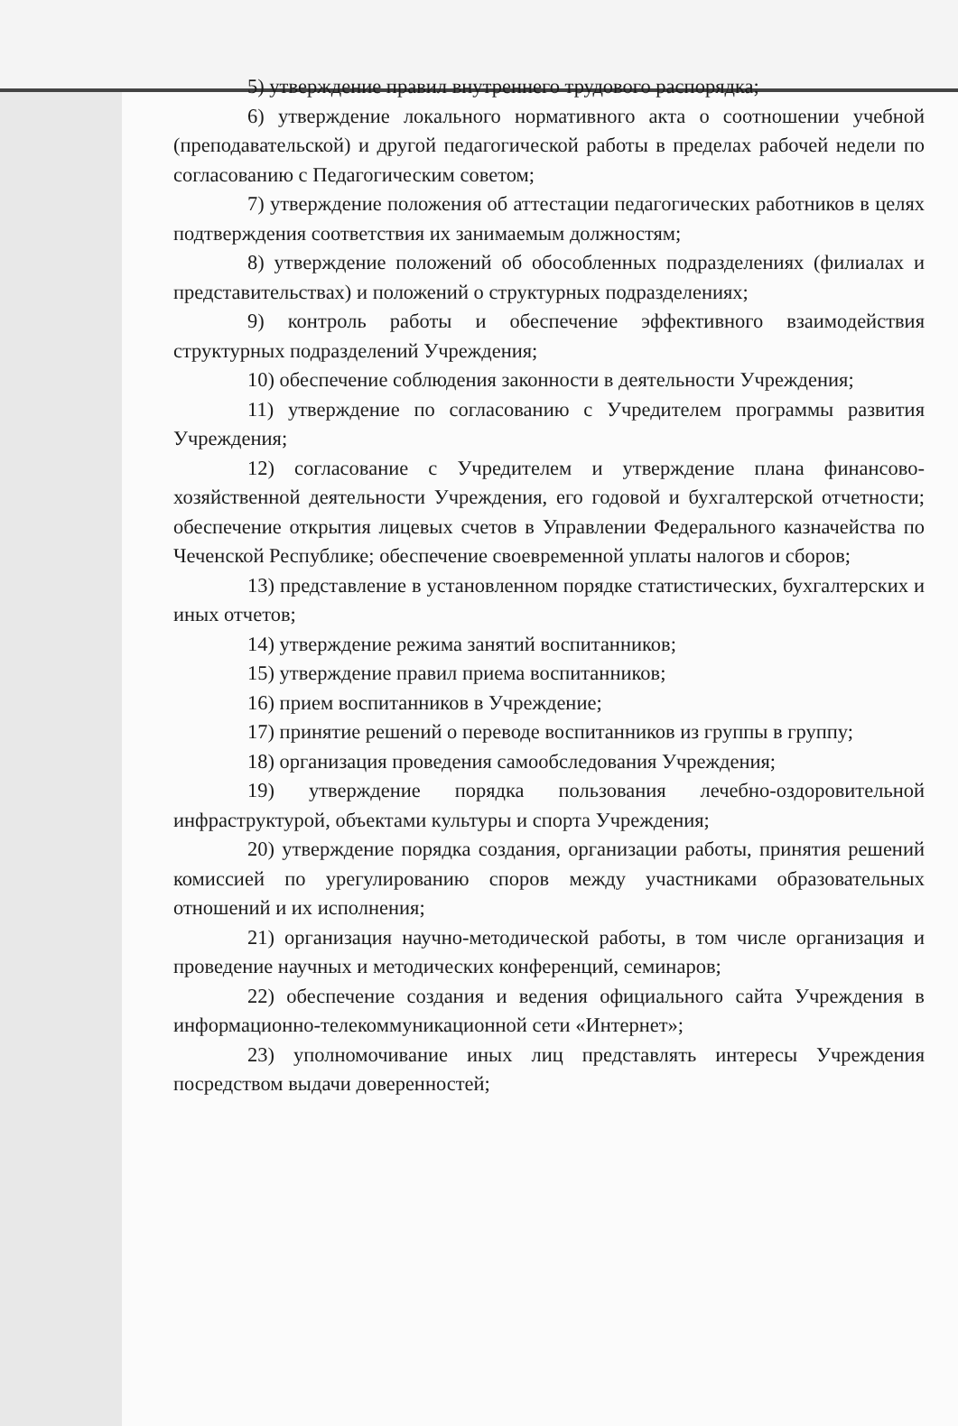5) утверждение правил внутреннего трудового распорядка;
6) утверждение локального нормативного акта о соотношении учебной (преподавательской) и другой педагогической работы в пределах рабочей недели по согласованию с Педагогическим советом;
7) утверждение положения об аттестации педагогических работников в целях подтверждения соответствия их занимаемым должностям;
8) утверждение положений об обособленных подразделениях (филиалах и представительствах) и положений о структурных подразделениях;
9) контроль работы и обеспечение эффективного взаимодействия структурных подразделений Учреждения;
10) обеспечение соблюдения законности в деятельности Учреждения;
11) утверждение по согласованию с Учредителем программы развития Учреждения;
12) согласование с Учредителем и утверждение плана финансово-хозяйственной деятельности Учреждения, его годовой и бухгалтерской отчетности; обеспечение открытия лицевых счетов в Управлении Федерального казначейства по Чеченской Республике; обеспечение своевременной уплаты налогов и сборов;
13) представление в установленном порядке статистических, бухгалтерских и иных отчетов;
14) утверждение режима занятий воспитанников;
15) утверждение правил приема воспитанников;
16) прием воспитанников в Учреждение;
17) принятие решений о переводе воспитанников из группы в группу;
18) организация проведения самообследования Учреждения;
19) утверждение порядка пользования лечебно-оздоровительной инфраструктурой, объектами культуры и спорта Учреждения;
20) утверждение порядка создания, организации работы, принятия решений комиссией по урегулированию споров между участниками образовательных отношений и их исполнения;
21) организация научно-методической работы, в том числе организация и проведение научных и методических конференций, семинаров;
22) обеспечение создания и ведения официального сайта Учреждения в информационно-телекоммуникационной сети «Интернет»;
23) уполномочивание иных лиц представлять интересы Учреждения посредством выдачи доверенностей;